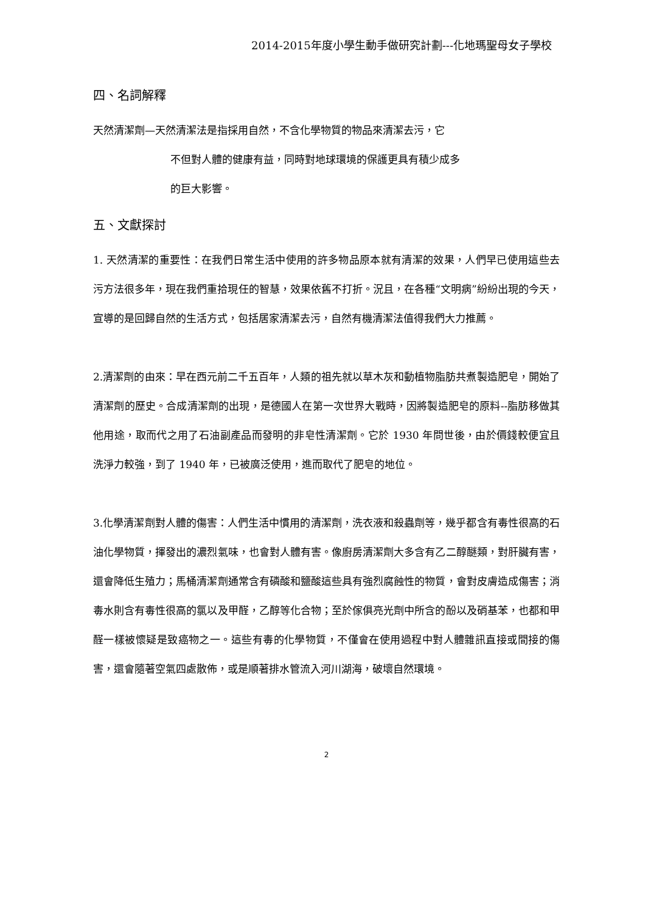2014-2015年度小學生動手做研究計劃---化地瑪聖母女子學校
四、名詞解釋
天然清潔劑—天然清潔法是指採用自然，不含化學物質的物品來清潔去污，它
不但對人體的健康有益，同時對地球環境的保護更具有積少成多
的巨大影響。
五、文獻探討
1. 天然清潔的重要性：在我們日常生活中使用的許多物品原本就有清潔的效果，人們早已使用這些去污方法很多年，現在我們重拾現任的智慧，效果依舊不打折。況且，在各種“文明病”紛紛出現的今天，宣導的是回歸自然的生活方式，包括居家清潔去污，自然有機清潔法值得我們大力推薦。
2.清潔劑的由來：早在西元前二千五百年，人類的祖先就以草木灰和動植物脂肪共煮製造肥皂，開始了清潔劑的歷史。合成清潔劑的出現，是德國人在第一次世界大戰時，因將製造肥皂的原料--脂肪移做其他用途，取而代之用了石油副產品而發明的非皂性清潔劑。它於 1930 年問世後，由於價錢較便宜且洗淨力較強，到了 1940 年，已被廣泛使用，進而取代了肥皂的地位。
3.化學清潔劑對人體的傷害：人們生活中慣用的清潔劑，洗衣液和殺蟲劑等，幾乎都含有毒性很高的石油化學物質，揮發出的濃烈氣味，也會對人體有害。像廚房清潔劑大多含有乙二醇醚類，對肝臟有害，還會降低生殖力；馬桶清潔劑通常含有磷酸和鹽酸這些具有強烈腐蝕性的物質，會對皮膚造成傷害；消毒水則含有毒性很高的氯以及甲醛，乙醇等化合物；至於傢俱亮光劑中所含的酚以及硝基苯，也都和甲醛一樣被懷疑是致癌物之一。這些有毒的化學物質，不僅會在使用過程中對人體雜訊直接或間接的傷害，還會隨著空氣四處散佈，或是順著排水管流入河川湖海，破壞自然環境。
2